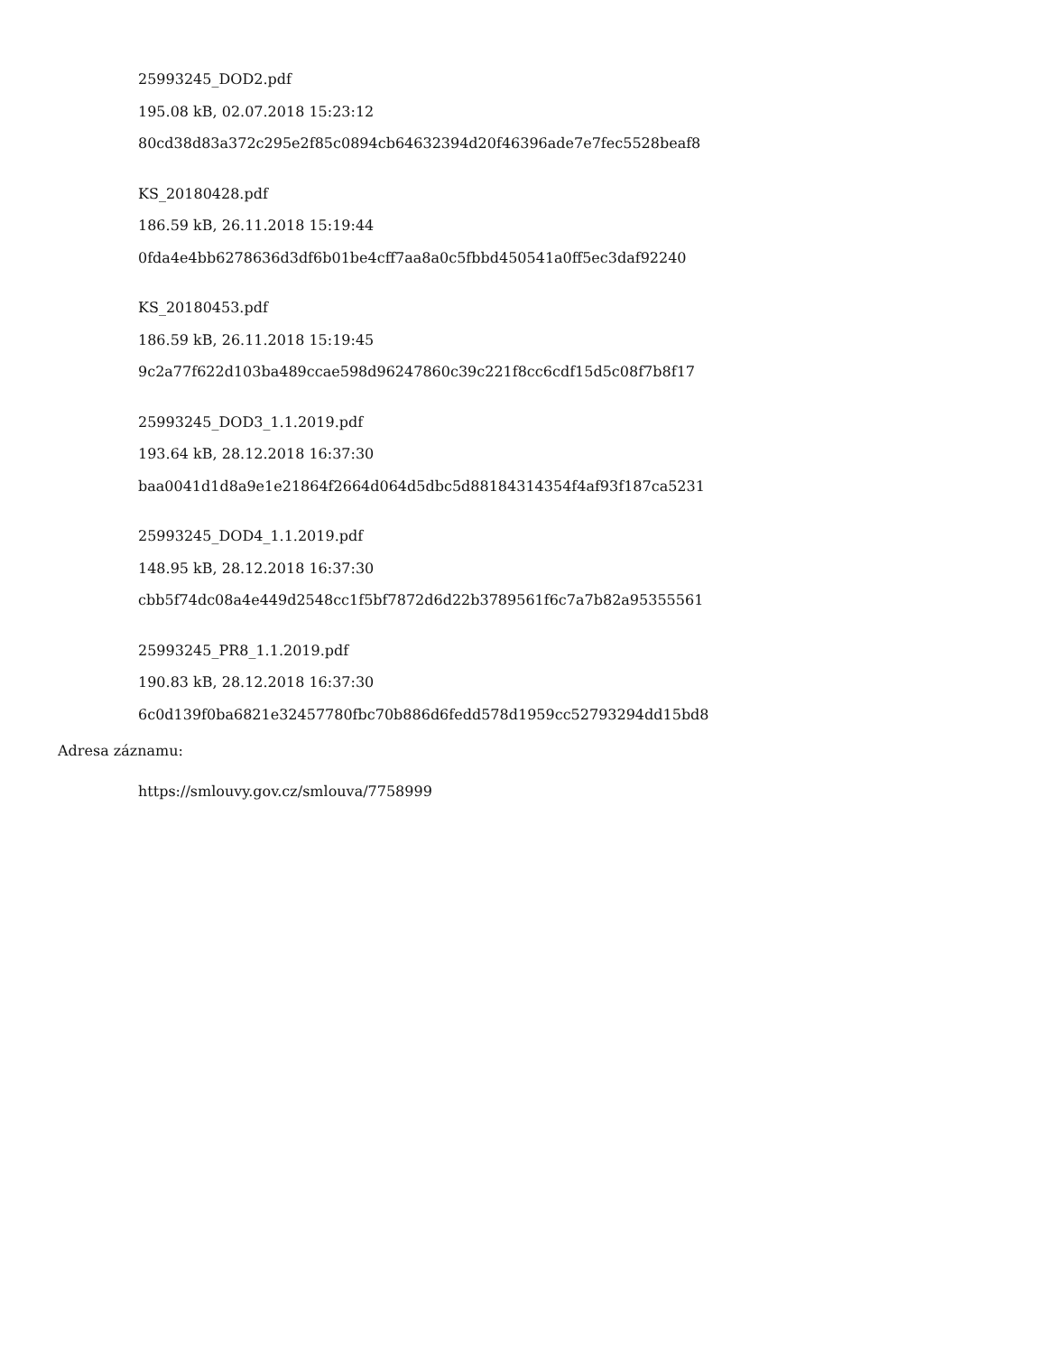25993245_DOD2.pdf
195.08 kB, 02.07.2018 15:23:12
80cd38d83a372c295e2f85c0894cb64632394d20f46396ade7e7fec5528beaf8
KS_20180428.pdf
186.59 kB, 26.11.2018 15:19:44
0fda4e4bb6278636d3df6b01be4cff7aa8a0c5fbbd450541a0ff5ec3daf92240
KS_20180453.pdf
186.59 kB, 26.11.2018 15:19:45
9c2a77f622d103ba489ccae598d96247860c39c221f8cc6cdf15d5c08f7b8f17
25993245_DOD3_1.1.2019.pdf
193.64 kB, 28.12.2018 16:37:30
baa0041d1d8a9e1e21864f2664d064d5dbc5d88184314354f4af93f187ca5231
25993245_DOD4_1.1.2019.pdf
148.95 kB, 28.12.2018 16:37:30
cbb5f74dc08a4e449d2548cc1f5bf7872d6d22b3789561f6c7a7b82a95355561
25993245_PR8_1.1.2019.pdf
190.83 kB, 28.12.2018 16:37:30
6c0d139f0ba6821e32457780fbc70b886d6fedd578d1959cc52793294dd15bd8
Adresa záznamu:
https://smlouvy.gov.cz/smlouva/7758999